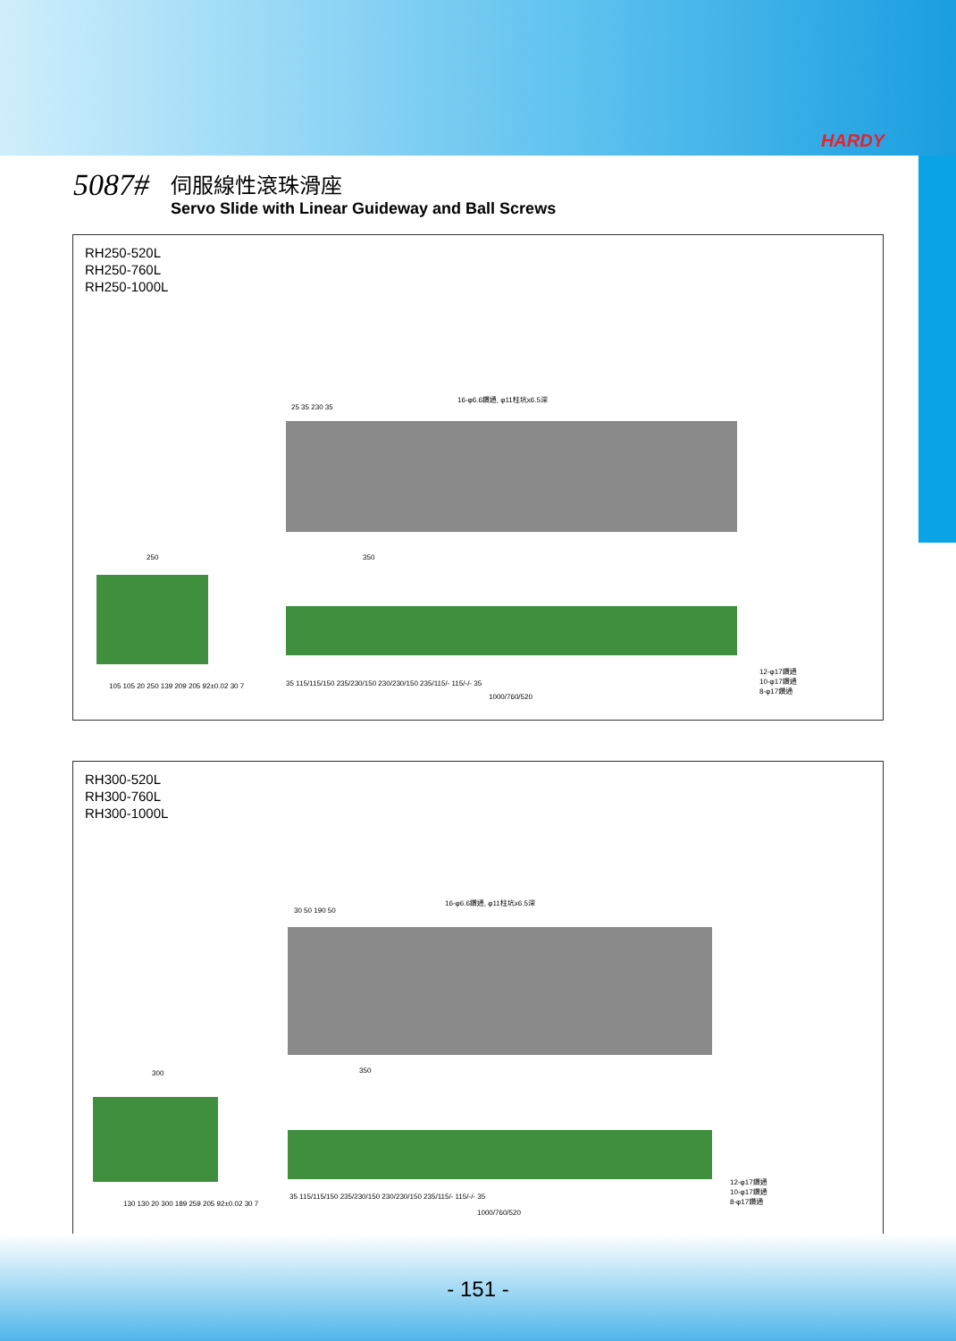HARDY
5087#
伺服線性滾珠滑座
Servo Slide with Linear Guideway and Ball Screws
RH250-520L
RH250-760L
RH250-1000L
16-φ6.6鑽通, φ11柱坑x6.5深
25 35 230 35
250 350
35 115/115/150 235/230/150 230/230/150 235/115/- 115/-/- 35
1000/760/520
12-φ17鑽通
10-φ17鑽通
8-φ17鑽通
105 105 20 250 139 209 205 92±0.02 30 7
RH300-520L
RH300-760L
RH300-1000L
16-φ6.6鑽通, φ11柱坑x6.5深
30 50 190 50
300 350
35 115/115/150 235/230/150 230/230/150 235/115/- 115/-/- 35
1000/760/520
12-φ17鑽通
10-φ17鑽通
8-φ17鑽通
130 130 20 300 189 259 205 92±0.02 30 7
- 151 -